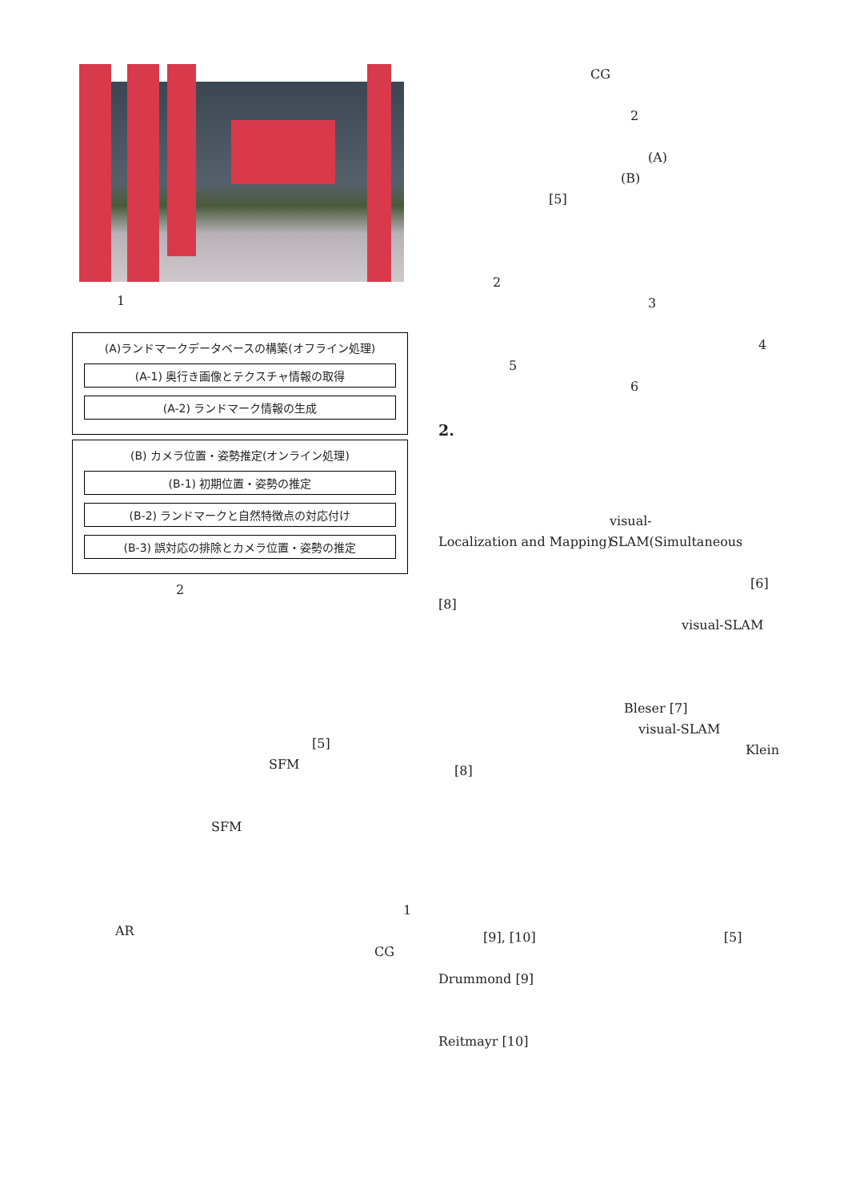1
(A)ランドマークデータベースの構築(オフライン処理)
(A-1) 奥行き画像とテクスチャ情報の取得
(A-2) ランドマーク情報の生成
(B) カメラ位置・姿勢推定(オンライン処理)
(B-1) 初期位置・姿勢の推定
(B-2) ランドマークと自然特徴点の対応付け
(B-3) 誤対応の排除とカメラ位置・姿勢の推定
2
[5]
SFM
SFM
1
AR
CG
CG
2
(A)
(B)
[5]
2
3
4
5
6
2.
visual-SLAM(Simultaneous
Localization and Mapping)
[6]
[8]
visual-SLAM
Bleser [7]
visual-SLAM
Klein
[8]
[9], [10] [5]
Drummond [9]
Reitmayr [10]